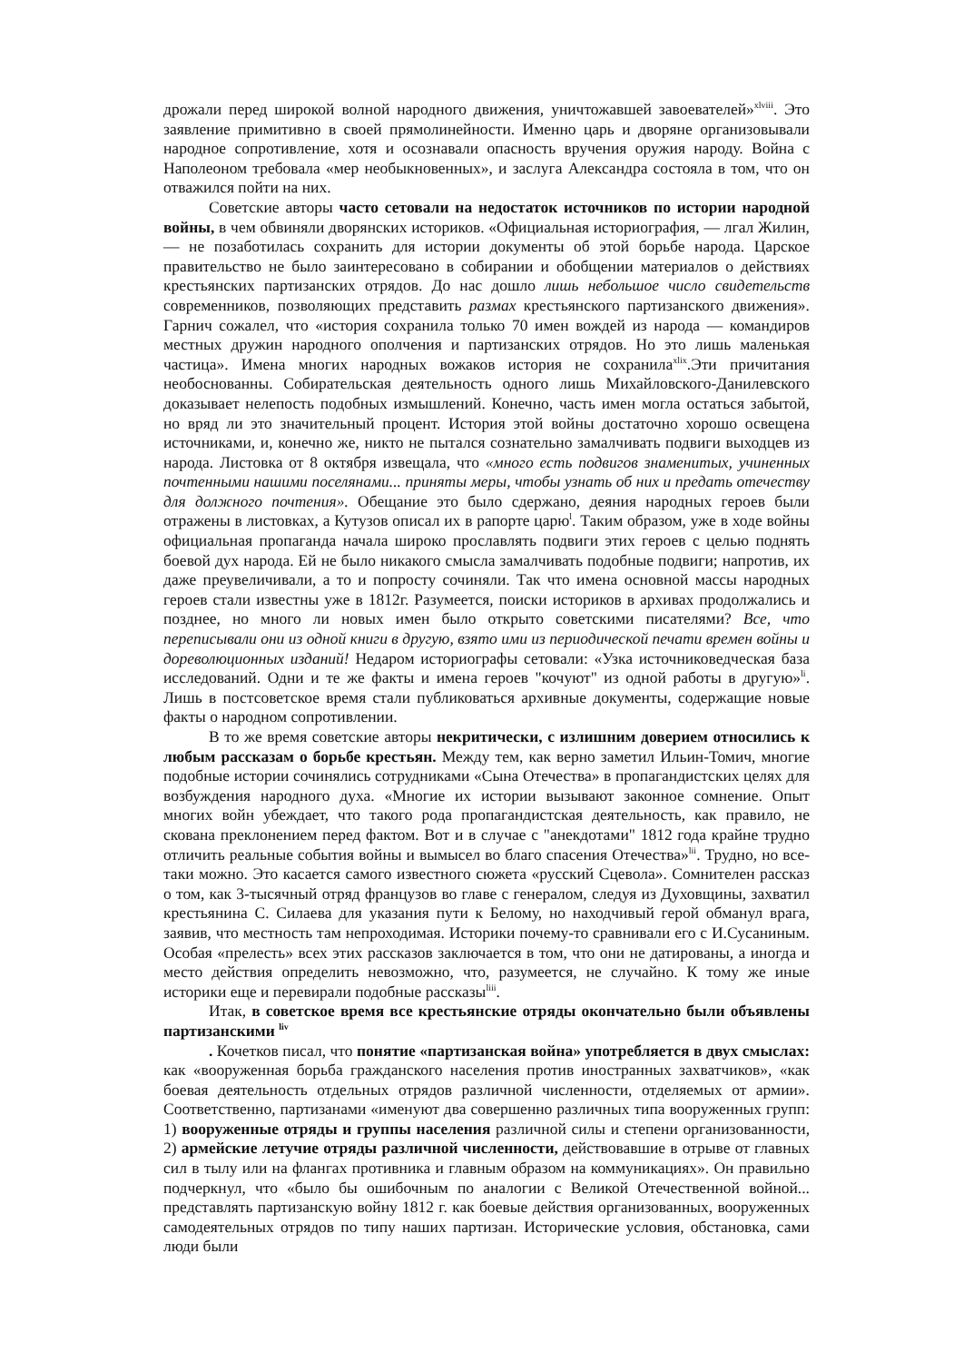дрожали перед широкой волной народного движения, уничтожавшей завоевателей»<sup>xlviii</sup>. Это заявление примитивно в своей прямолинейности. Именно царь и дворяне организовывали народное сопротивление, хотя и осознавали опасность вручения оружия народу. Война с Наполеоном требовала «мер необыкновенных», и заслуга Александра состояла в том, что он отважился пойти на них.
Советские авторы часто сетовали на недостаток источников по истории народной войны, в чем обвиняли дворянских историков. «Официальная историография, — лгал Жилин, — не позаботилась сохранить для истории документы об этой борьбе народа. Царское правительство не было заинтересовано в собирании и обобщении материалов о действиях крестьянских партизанских отрядов. До нас дошло лишь небольшое число свидетельств современников, позволяющих представить размах крестьянского партизанского движения». Гарнич сожалел, что «история сохранила только 70 имен вождей из народа — командиров местных дружин народного ополчения и партизанских отрядов. Но это лишь маленькая частица». Имена многих народных вожаков история не сохранила<sup>xlix</sup>.Эти причитания необоснованны. Собирательская деятельность одного лишь Михайловского-Данилевского доказывает нелепость подобных измышлений. Конечно, часть имен могла остаться забытой, но вряд ли это значительный процент. История этой войны достаточно хорошо освещена источниками, и, конечно же, никто не пытался сознательно замалчивать подвиги выходцев из народа. Листовка от 8 октября извещала, что «много есть подвигов знаменитых, учиненных почтенными нашими поселянами... приняты меры, чтобы узнать об них и предать отечеству для должного почтения». Обещание это было сдержано, деяния народных героев были отражены в листовках, а Кутузов описал их в рапорте царю<sup>l</sup>. Таким образом, уже в ходе войны официальная пропаганда начала широко прославлять подвиги этих героев с целью поднять боевой дух народа. Ей не было никакого смысла замалчивать подобные подвиги; напротив, их даже преувеличивали, а то и попросту сочиняли. Так что имена основной массы народных героев стали известны уже в 1812г. Разумеется, поиски историков в архивах продолжались и позднее, но много ли новых имен было открыто советскими писателями? Все, что переписывали они из одной книги в другую, взято ими из периодической печати времен войны и дореволюционных изданий! Недаром историографы сетовали: «Узка источниковедческая база исследований. Одни и те же факты и имена героев "кочуют" из одной работы в другую»<sup>li</sup>. Лишь в постсоветское время стали публиковаться архивные документы, содержащие новые факты о народном сопротивлении.
В то же время советские авторы некритически, с излишним доверием относились к любым рассказам о борьбе крестьян. Между тем, как верно заметил Ильин-Томич, многие подобные истории сочинялись сотрудниками «Сына Отечества» в пропагандистских целях для возбуждения народного духа. «Многие их истории вызывают законное сомнение. Опыт многих войн убеждает, что такого рода пропагандистская деятельность, как правило, не скована преклонением перед фактом. Вот и в случае с "анекдотами" 1812 года крайне трудно отличить реальные события войны и вымысел во благо спасения Отечества»<sup>lii</sup>. Трудно, но все-таки можно. Это касается самого известного сюжета «русский Сцевола». Сомнителен рассказ о том, как 3-тысячный отряд французов во главе с генералом, следуя из Духовщины, захватил крестьянина С. Силаева для указания пути к Белому, но находчивый герой обманул врага, заявив, что местность там непроходимая. Историки почему-то сравнивали его с И.Сусаниным. Особая «прелесть» всех этих рассказов заключается в том, что они не датированы, а иногда и место действия определить невозможно, что, разумеется, не случайно. К тому же иные историки еще и перевирали подобные рассказы<sup>liii</sup>.
Итак, в советское время все крестьянские отряды окончательно были объявлены партизанскими <sup>liv</sup>
. Кочетков писал, что понятие «партизанская война» употребляется в двух смыслах: как «вооруженная борьба гражданского населения против иностранных захватчиков», «как боевая деятельность отдельных отрядов различной численности, отделяемых от армии». Соответственно, партизанами «именуют два совершенно различных типа вооруженных групп: 1) вооруженные отряды и группы населения различной силы и степени организованности, 2) армейские летучие отряды различной численности, действовавшие в отрыве от главных сил в тылу или на флангах противника и главным образом на коммуникациях». Он правильно подчеркнул, что «было бы ошибочным по аналогии с Великой Отечественной войной... представлять партизанскую войну 1812 г. как боевые действия организованных, вооруженных самодеятельных отрядов по типу наших партизан. Исторические условия, обстановка, сами люди были